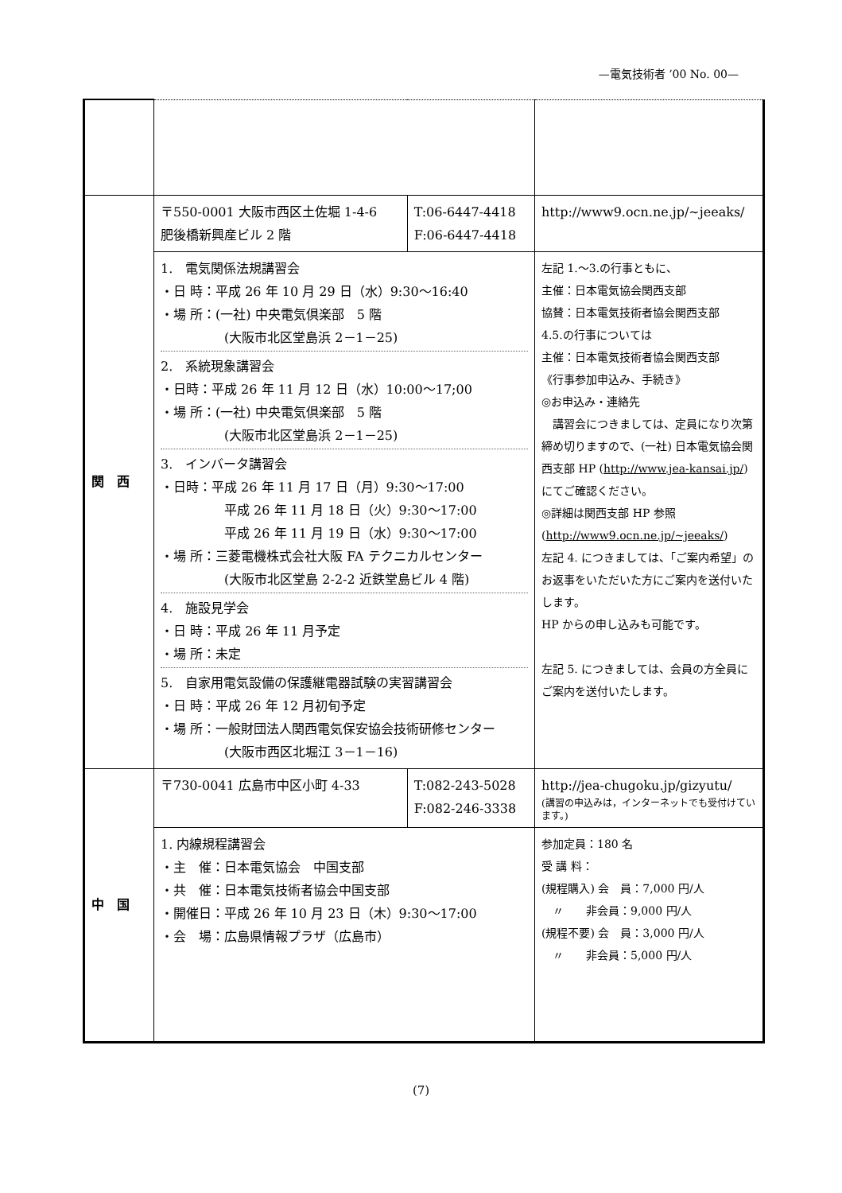—電気技術者 ’00 No. 00—
| 関 西 | 〒550-0001 大阪市西区土佐堀 1-4-6 肥後橋新興産ビル 2 階 | T:06-6447-4418 F:06-6447-4418 | http://www9.ocn.ne.jp/~jeeaks/ |
| | 1. 電気関係法規講習会 ・日 時：平成 26 年 10 月 29 日（水）9:30～16:40 ・場 所：(一社) 中央電気倶楽部 5 階 (大阪市北区堂島浜 2－1－25) 2. 系統現象講習会 ・日時：平成 26 年 11 月 12 日（水）10:00～17;00 ・場 所：(一社) 中央電気倶楽部 5 階 (大阪市北区堂島浜 2－1－25) 3. インバータ講習会 ・日時：平成 26 年 11 月 17 日（月）9:30～17:00 平成 26 年 11 月 18 日（火）9:30～17:00 平成 26 年 11 月 19 日（水）9:30～17:00 ・場 所：三菱電機株式会社大阪 FA テクニカルセンター (大阪市北区堂島 2-2-2 近鉄堂島ビル 4 階) 4. 施設見学会 ・日 時：平成 26 年 11 月予定 ・場 所：未定 5. 自家用電気設備の保護継電器試験の実習講習会 ・日 時：平成 26 年 12 月初旬予定 ・場 所：一般財団法人関西電気保安協会技術研修センター (大阪市西区北堀江 3－1－16) | | 左記 1.～3.の行事ともに、 主催：日本電気協会関西支部 協賛：日本電気技術者協会関西支部 4.5.の行事については 主催：日本電気技術者協会関西支部 《行事参加申込み、手続き》 ◎お申込み・連絡先 講習会につきましては、定員になり次第締め切りますので、(一社) 日本電気協会関西支部 HP ( http://www.jea-kansai.jp/ ) にてご確認ください。 ◎詳細は関西支部 HP 参照 ( http://www9.ocn.ne.jp/~jeeaks/ ) 左記 4. につきましては、「ご案内希望」のお返事をいただいた方にご案内を送付いたします。 HP からの申し込みも可能です。 左記 5. につきましては、会員の方全員にご案内を送付いたします。 |
| 中 国 | 〒730-0041 広島市中区小町 4-33 | T:082-243-5028 F:082-246-3338 | http://jea-chugoku.jp/gizyutu/ (講習の申込みは，インターネットでも受付けています。) |
| | 1. 内線規程講習会 ・主 催：日本電気協会 中国支部 ・共 催：日本電気技術者協会中国支部 ・開催日：平成 26 年 10 月 23 日（木）9:30～17:00 ・会 場：広島県情報プラザ（広島市） | | 参加定員：180 名 受 講 料： (規程購入) 会 員：7,000 円/人 〃 非会員：9,000 円/人 (規程不要) 会 員：3,000 円/人 〃 非会員：5,000 円/人 |
(7)